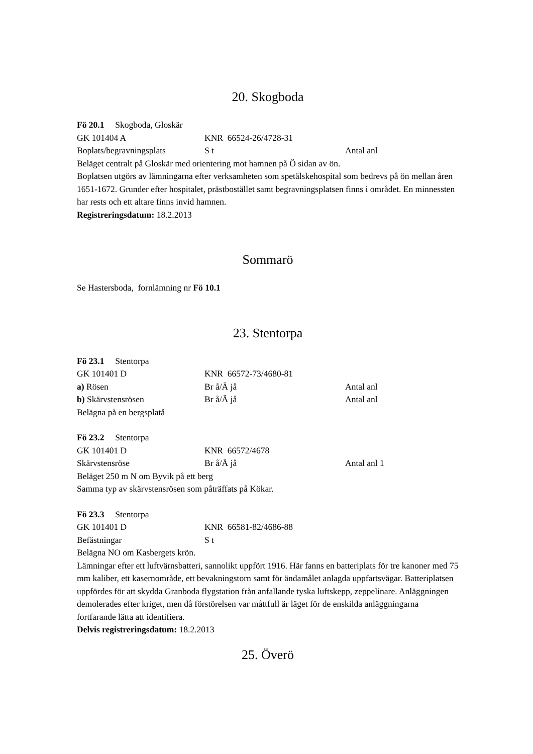20. Skogboda
Fö 20.1 Skogboda, Gloskär
GK 101404 A KNR 66524-26/4728-31
Boplats/begravningsplats S t Antal anl
Beläget centralt på Gloskär med orientering mot hamnen på Ö sidan av ön.
Boplatsen utgörs av lämningarna efter verksamheten som spetälskehospital som bedrevs på ön mellan åren 1651-1672. Grunder efter hospitalet, prästbostället samt begravningsplatsen finns i området. En minnessten har rests och ett altare finns invid hamnen.
Registreringsdatum: 18.2.2013
Sommarö
Se Hastersboda, fornlämning nr Fö 10.1
23. Stentorpa
Fö 23.1 Stentorpa
GK 101401 D KNR 66572-73/4680-81
a) Rösen Br å/Ä jå Antal anl
b) Skärvstensrösen Br å/Ä jå Antal anl
Belägna på en bergsplatå
Fö 23.2 Stentorpa
GK 101401 D KNR 66572/4678
Skärvstensröse Br å/Ä jå Antal anl 1
Beläget 250 m N om Byvik på ett berg
Samma typ av skärvstensrösen som påträffats på Kökar.
Fö 23.3 Stentorpa
GK 101401 D KNR 66581-82/4686-88
Befästningar S t
Belägna NO om Kasbergets krön.
Lämningar efter ett luftvärnsbatteri, sannolikt uppfört 1916. Här fanns en batteriplats för tre kanoner med 75 mm kaliber, ett kasernområde, ett bevakningstorn samt för ändamålet anlagda uppfartsvägar. Batteriplatsen uppfördes för att skydda Granboda flygstation från anfallande tyska luftskepp, zeppelinare. Anläggningen demolerades efter kriget, men då förstörelsen var måttfull är läget för de enskilda anläggningarna fortfarande lätta att identifiera.
Delvis registreringsdatum: 18.2.2013
25. Överö